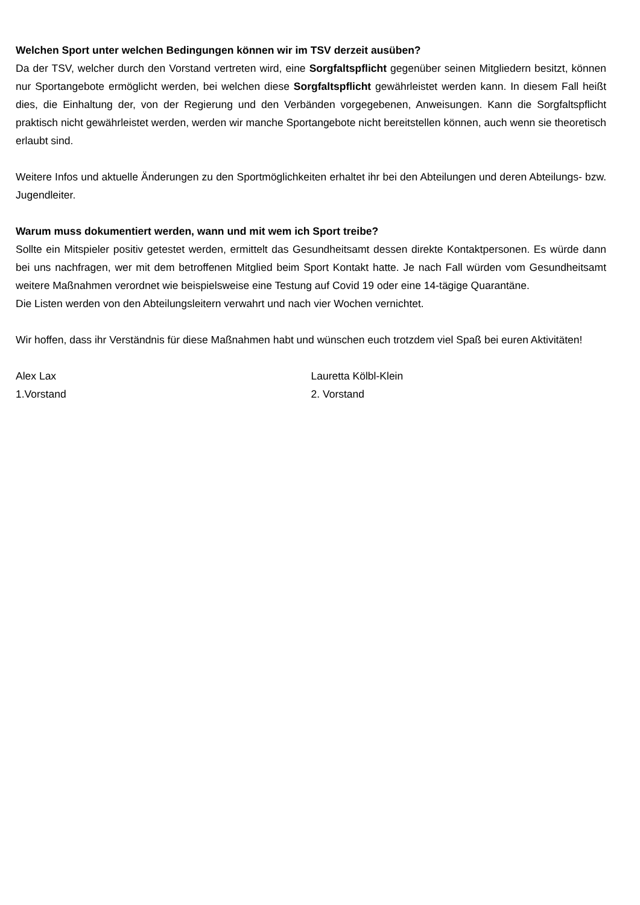Welchen Sport unter welchen Bedingungen können wir im TSV derzeit ausüben?
Da der TSV, welcher durch den Vorstand vertreten wird, eine Sorgfaltspflicht gegenüber seinen Mitgliedern besitzt, können nur Sportangebote ermöglicht werden, bei welchen diese Sorgfaltspflicht gewährleistet werden kann. In diesem Fall heißt dies, die Einhaltung der, von der Regierung und den Verbänden vorgegebenen, Anweisungen. Kann die Sorgfaltspflicht praktisch nicht gewährleistet werden, werden wir manche Sportangebote nicht bereitstellen können, auch wenn sie theoretisch erlaubt sind.
Weitere Infos und aktuelle Änderungen zu den Sportmöglichkeiten erhaltet ihr bei den Abteilungen und deren Abteilungs- bzw. Jugendleiter.
Warum muss dokumentiert werden, wann und mit wem ich Sport treibe?
Sollte ein Mitspieler positiv getestet werden, ermittelt das Gesundheitsamt dessen direkte Kontaktpersonen. Es würde dann bei uns nachfragen, wer mit dem betroffenen Mitglied beim Sport Kontakt hatte. Je nach Fall würden vom Gesundheitsamt weitere Maßnahmen verordnet wie beispielsweise eine Testung auf Covid 19 oder eine 14-tägige Quarantäne.
Die Listen werden von den Abteilungsleitern verwahrt und nach vier Wochen vernichtet.
Wir hoffen, dass ihr Verständnis für diese Maßnahmen habt und wünschen euch trotzdem viel Spaß bei euren Aktivitäten!
Alex Lax
1.Vorstand
Lauretta Kölbl-Klein
2. Vorstand